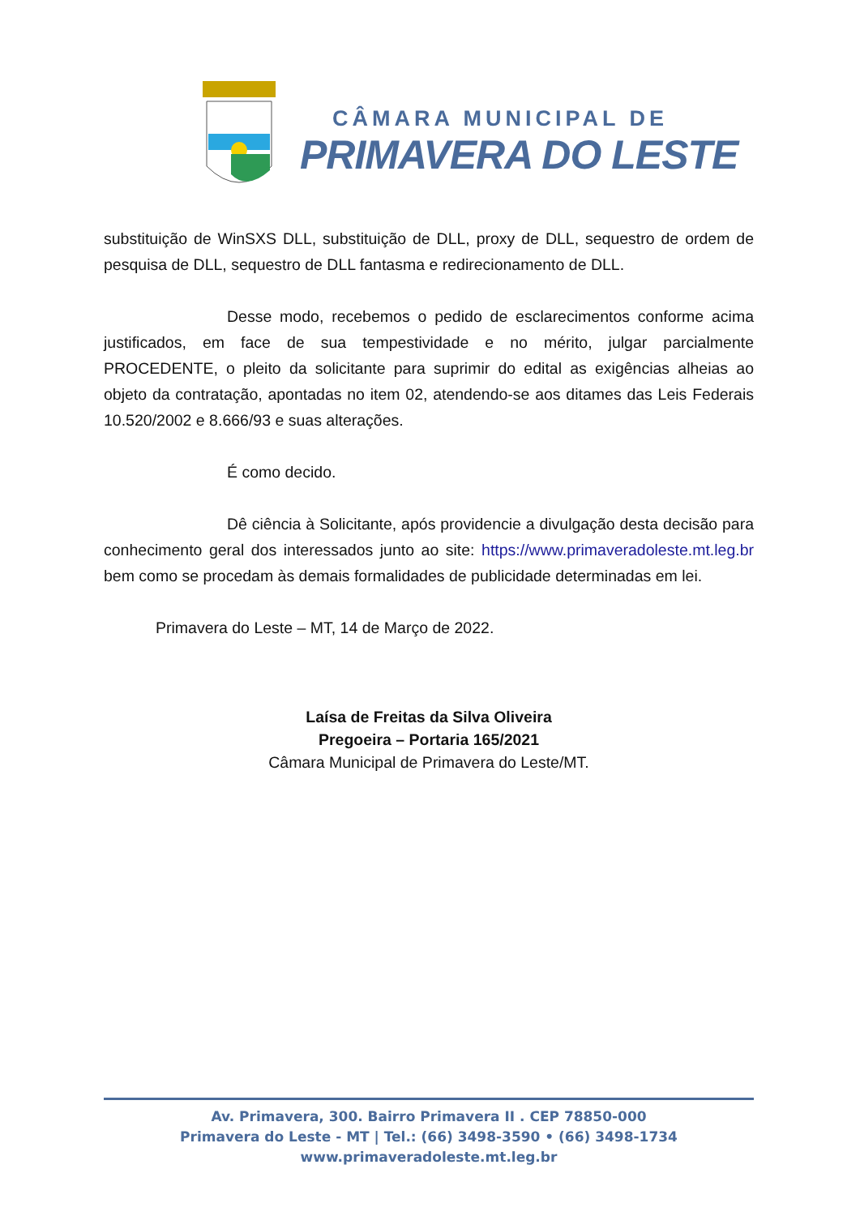CÂMARA MUNICIPAL DE
PRIMAVERA DO LESTE
substituição de WinSXS DLL, substituição de DLL, proxy de DLL, sequestro de or­dem de pesquisa de DLL, sequestro de DLL fantasma e redirecionamento de DLL.
Desse modo, recebemos o pedido de esclarecimentos conforme acima justificados, em face de sua tempestividade e no mérito, julgar parcialmente PROCEDENTE, o pleito da solicitante para suprimir do edital as exigências alheias ao objeto da contratação, apontadas no item 02, atendendo-se aos ditames das Leis Federais 10.520/2002 e 8.666/93 e suas alterações.
É como decido.
Dê ciência à Solicitante, após providencie a divulgação desta decisão para conhecimento geral dos interessados junto ao site: https://www.primaveradoleste.mt.leg.br bem como se procedam às demais formalidades de publicidade determinadas em lei.
Primavera do Leste – MT, 14 de Março de 2022.
Laísa de Freitas da Silva Oliveira
Pregoeira – Portaria 165/2021
Câmara Municipal de Primavera do Leste/MT.
Av. Primavera, 300. Bairro Primavera II . CEP 78850-000
Primavera do Leste - MT | Tel.: (66) 3498-3590 • (66) 3498-1734
www.primaveradoleste.mt.leg.br